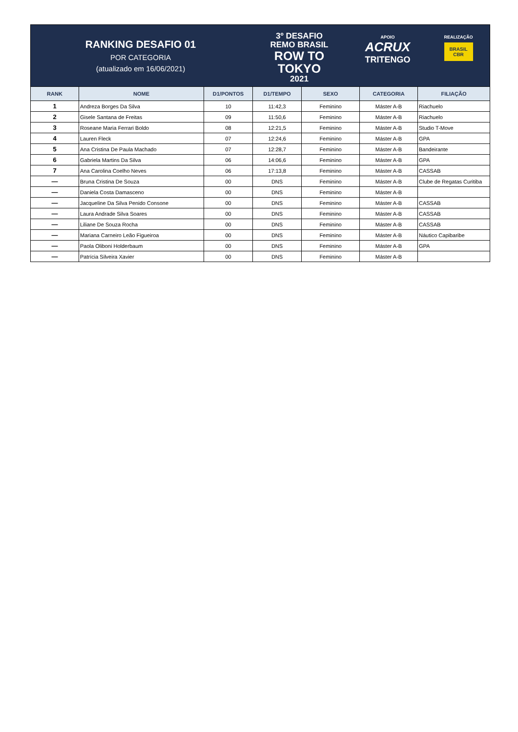RANKING DESAFIO 01
POR CATEGORIA
(atualizado em 16/06/2021)
3º DESAFIO
REMO BRASIL
ROW TO
TOKYO
2021
APOIO
ACRUX
TRITENGO
REALIZAÇÃO
BRASIL
CBR
| RANK | NOME | D1/PONTOS | D1/TEMPO | SEXO | CATEGORIA | FILIAÇÃO |
| --- | --- | --- | --- | --- | --- | --- |
| 1 | Andreza Borges Da Silva | 10 | 11:42,3 | Feminino | Máster A-B | Riachuelo |
| 2 | Gisele Santana de Freitas | 09 | 11:50,6 | Feminino | Máster A-B | Riachuelo |
| 3 | Roseane Maria Ferrari Boldo | 08 | 12:21,5 | Feminino | Máster A-B | Studio T-Move |
| 4 | Lauren Fleck | 07 | 12:24,6 | Feminino | Máster A-B | GPA |
| 5 | Ana Cristina De Paula Machado | 07 | 12:28,7 | Feminino | Máster A-B | Bandeirante |
| 6 | Gabriela Martins Da Silva | 06 | 14:06,6 | Feminino | Máster A-B | GPA |
| 7 | Ana Carolina Coelho Neves | 06 | 17:13,8 | Feminino | Máster A-B | CASSAB |
| — | Bruna Cristina De Souza | 00 | DNS | Feminino | Máster A-B | Clube de Regatas Curitiba |
| — | Daniela Costa Damasceno | 00 | DNS | Feminino | Máster A-B | |
| — | Jacqueline Da Silva Penido Consone | 00 | DNS | Feminino | Máster A-B | CASSAB |
| — | Laura Andrade Silva Soares | 00 | DNS | Feminino | Máster A-B | CASSAB |
| — | Liliane De Souza Rocha | 00 | DNS | Feminino | Máster A-B | CASSAB |
| — | Mariana Carneiro Leão Figueiroa | 00 | DNS | Feminino | Máster A-B | Náutico Capibaribe |
| — | Paola Oliboni Holderbaum | 00 | DNS | Feminino | Máster A-B | GPA |
| — | Patrícia Silveira Xavier | 00 | DNS | Feminino | Máster A-B | |